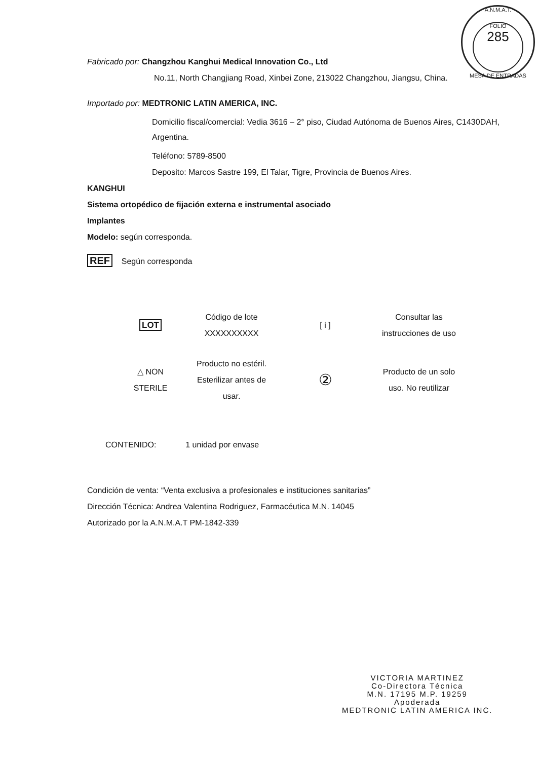A.N.M.A.T.
FOLIO
285
MESA DE ENTRADAS
Fabricado por: Changzhou Kanghui Medical Innovation Co., Ltd
No.11, North Changjiang Road, Xinbei Zone, 213022 Changzhou, Jiangsu, China.
Importado por: MEDTRONIC LATIN AMERICA, INC.
Domicilio fiscal/comercial: Vedia 3616 – 2° piso, Ciudad Autónoma de Buenos Aires, C1430DAH, Argentina.
Teléfono: 5789-8500
Deposito: Marcos Sastre 199, El Talar, Tigre, Provincia de Buenos Aires.
KANGHUI
Sistema ortopédico de fijación externa e instrumental asociado
Implantes
Modelo: según corresponda.
REF Según corresponda
| LOT | Código de lote XXXXXXXXXX | [ i ] | Consultar las instrucciones de uso |
| △ NON STERILE | Producto no estéril. Esterilizar antes de usar. | ② | Producto de un solo uso. No reutilizar |
CONTENIDO: 1 unidad por envase
Condición de venta: “Venta exclusiva a profesionales e instituciones sanitarias”
Dirección Técnica: Andrea Valentina Rodriguez, Farmacéutica M.N. 14045
Autorizado por la A.N.M.A.T PM-1842-339
VICTORIA MARTINEZ
Co-Directora Técnica
M.N. 17195 M.P. 19259
Apoderada
MEDTRONIC LATIN AMERICA INC.